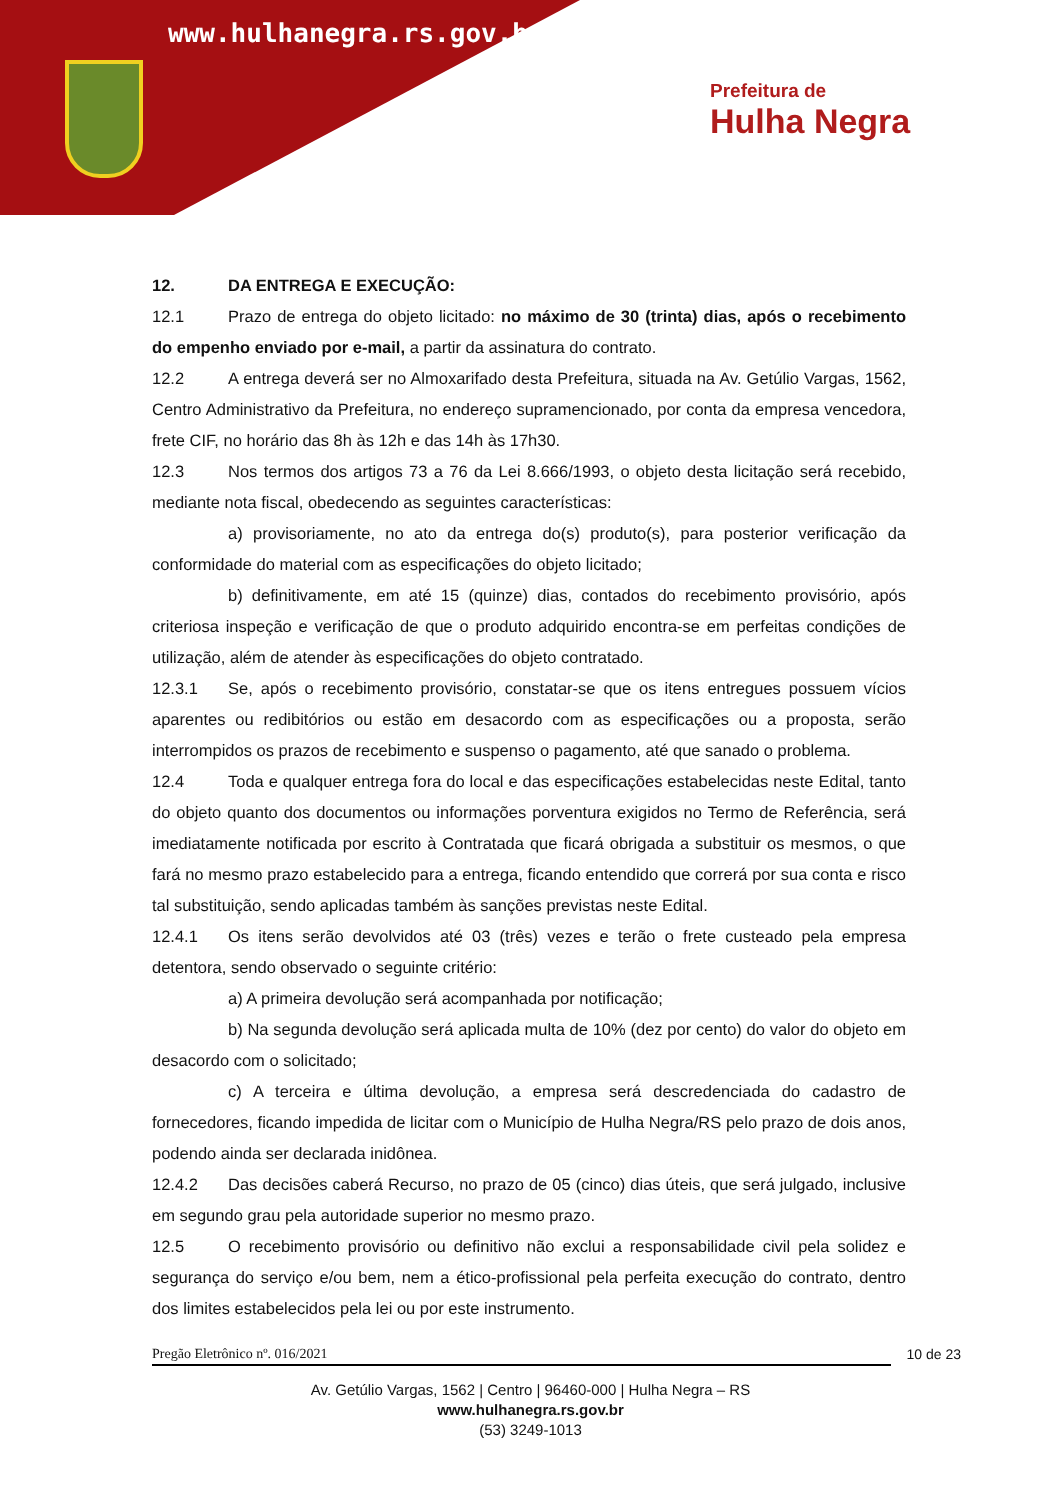www.hulhanegra.rs.gov.br
Prefeitura de
Hulha Negra
12. DA ENTREGA E EXECUÇÃO:
12.1 Prazo de entrega do objeto licitado: no máximo de 30 (trinta) dias, após o recebimento do empenho enviado por e-mail, a partir da assinatura do contrato.
12.2 A entrega deverá ser no Almoxarifado desta Prefeitura, situada na Av. Getúlio Vargas, 1562, Centro Administrativo da Prefeitura, no endereço supramencionado, por conta da empresa vencedora, frete CIF, no horário das 8h às 12h e das 14h às 17h30.
12.3 Nos termos dos artigos 73 a 76 da Lei 8.666/1993, o objeto desta licitação será recebido, mediante nota fiscal, obedecendo as seguintes características:
a) provisoriamente, no ato da entrega do(s) produto(s), para posterior verificação da conformidade do material com as especificações do objeto licitado;
b) definitivamente, em até 15 (quinze) dias, contados do recebimento provisório, após criteriosa inspeção e verificação de que o produto adquirido encontra-se em perfeitas condições de utilização, além de atender às especificações do objeto contratado.
12.3.1 Se, após o recebimento provisório, constatar-se que os itens entregues possuem vícios aparentes ou redibitórios ou estão em desacordo com as especificações ou a proposta, serão interrompidos os prazos de recebimento e suspenso o pagamento, até que sanado o problema.
12.4 Toda e qualquer entrega fora do local e das especificações estabelecidas neste Edital, tanto do objeto quanto dos documentos ou informações porventura exigidos no Termo de Referência, será imediatamente notificada por escrito à Contratada que ficará obrigada a substituir os mesmos, o que fará no mesmo prazo estabelecido para a entrega, ficando entendido que correrá por sua conta e risco tal substituição, sendo aplicadas também às sanções previstas neste Edital.
12.4.1 Os itens serão devolvidos até 03 (três) vezes e terão o frete custeado pela empresa detentora, sendo observado o seguinte critério:
a) A primeira devolução será acompanhada por notificação;
b) Na segunda devolução será aplicada multa de 10% (dez por cento) do valor do objeto em desacordo com o solicitado;
c) A terceira e última devolução, a empresa será descredenciada do cadastro de fornecedores, ficando impedida de licitar com o Município de Hulha Negra/RS pelo prazo de dois anos, podendo ainda ser declarada inidônea.
12.4.2 Das decisões caberá Recurso, no prazo de 05 (cinco) dias úteis, que será julgado, inclusive em segundo grau pela autoridade superior no mesmo prazo.
12.5 O recebimento provisório ou definitivo não exclui a responsabilidade civil pela solidez e segurança do serviço e/ou bem, nem a ético-profissional pela perfeita execução do contrato, dentro dos limites estabelecidos pela lei ou por este instrumento.
Pregão Eletrônico nº. 016/2021 10 de 23
Av. Getúlio Vargas, 1562 | Centro | 96460-000 | Hulha Negra – RS
www.hulhanegra.rs.gov.br
(53) 3249-1013